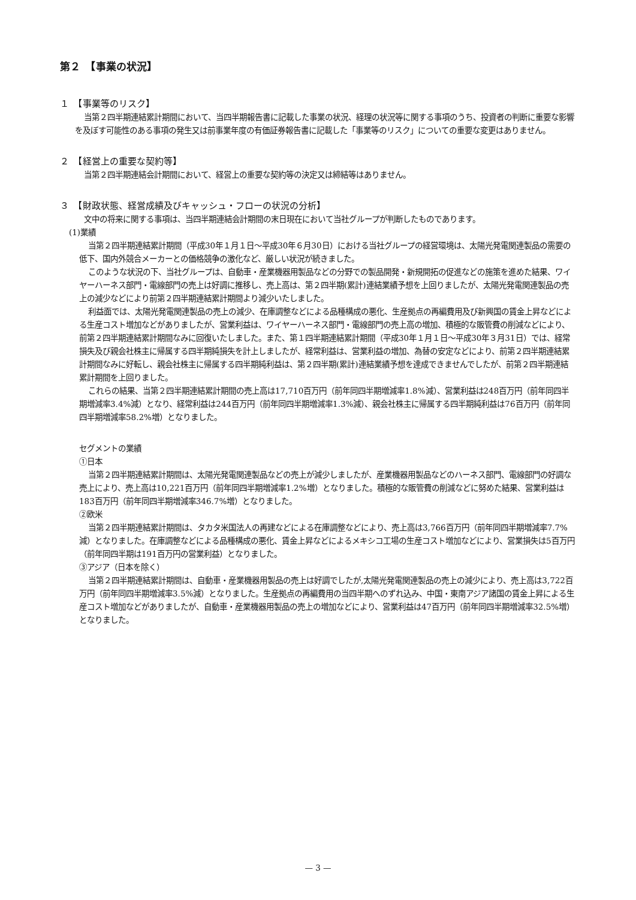第２　【事業の状況】
１　【事業等のリスク】
当第２四半期連結累計期間において、当四半期報告書に記載した事業の状況、経理の状況等に関する事項のうち、投資者の判断に重要な影響を及ぼす可能性のある事項の発生又は前事業年度の有価証券報告書に記載した「事業等のリスク」についての重要な変更はありません。
２　【経営上の重要な契約等】
当第２四半期連結会計期間において、経営上の重要な契約等の決定又は締結等はありません。
３　【財政状態、経営成績及びキャッシュ・フローの状況の分析】
文中の将来に関する事項は、当四半期連結会計期間の末日現在において当社グループが判断したものであります。
(1)業績
当第２四半期連結累計期間（平成30年１月１日～平成30年６月30日）における当社グループの経営環境は、太陽光発電関連製品の需要の低下、国内外競合メーカーとの価格競争の激化など、厳しい状況が続きました。
このような状況の下、当社グループは、自動車・産業機器用製品などの分野での製品開発・新規開拓の促進などの施策を進めた結果、ワイヤーハーネス部門・電線部門の売上は好調に推移し、売上高は、第２四半期(累計)連結業績予想を上回りましたが、太陽光発電関連製品の売上の減少などにより前第２四半期連結累計期間より減少いたしました。
利益面では、太陽光発電関連製品の売上の減少、在庫調整などによる品種構成の悪化、生産拠点の再編費用及び新興国の賃金上昇などによる生産コスト増加などがありましたが、営業利益は、ワイヤーハーネス部門・電線部門の売上高の増加、積極的な販管費の削減などにより、前第２四半期連結累計期間なみに回復いたしました。また、第１四半期連結累計期間（平成30年１月１日～平成30年３月31日）では、経常損失及び親会社株主に帰属する四半期純損失を計上しましたが、経常利益は、営業利益の増加、為替の安定などにより、前第２四半期連結累計期間なみに好転し、親会社株主に帰属する四半期純利益は、第２四半期(累計)連結業績予想を達成できませんでしたが、前第２四半期連結累計期間を上回りました。
これらの結果、当第２四半期連結累計期間の売上高は17,710百万円（前年同四半期増減率1.8%減）、営業利益は248百万円（前年同四半期増減率3.4%減）となり、経常利益は244百万円（前年同四半期増減率1.3%減）、親会社株主に帰属する四半期純利益は76百万円（前年同四半期増減率58.2%増）となりました。
セグメントの業績
①日本
当第２四半期連結累計期間は、太陽光発電関連製品などの売上が減少しましたが、産業機器用製品などのハーネス部門、電線部門の好調な売上により、売上高は10,221百万円（前年同四半期増減率1.2%増）となりました。積極的な販管費の削減などに努めた結果、営業利益は183百万円（前年同四半期増減率346.7%増）となりました。
②欧米
当第２四半期連結累計期間は、タカタ米国法人の再建などによる在庫調整などにより、売上高は3,766百万円（前年同四半期増減率7.7%減）となりました。在庫調整などによる品種構成の悪化、賃金上昇などによるメキシコ工場の生産コスト増加などにより、営業損失は5百万円（前年同四半期は191百万円の営業利益）となりました。
③アジア（日本を除く）
当第２四半期連結累計期間は、自動車・産業機器用製品の売上は好調でしたが,太陽光発電関連製品の売上の減少により、売上高は3,722百万円（前年同四半期増減率3.5%減）となりました。生産拠点の再編費用の当四半期へのずれ込み、中国・東南アジア諸国の賃金上昇による生産コスト増加などがありましたが、自動車・産業機器用製品の売上の増加などにより、営業利益は47百万円（前年同四半期増減率32.5%増）となりました。
— 3 —